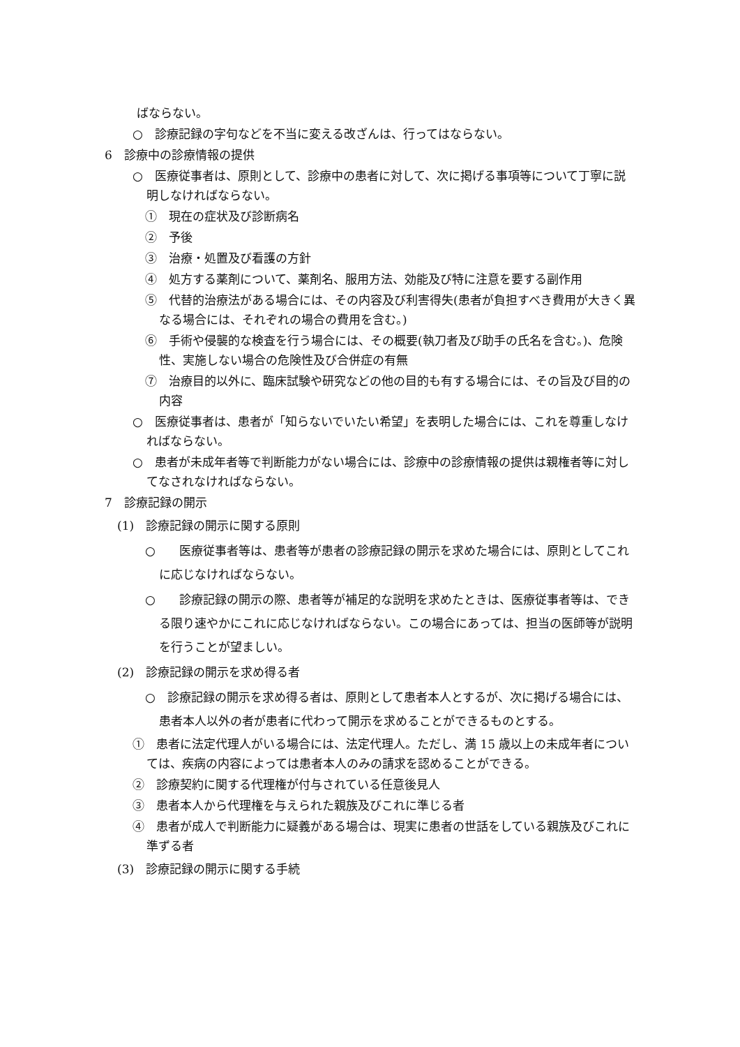ばならない。
○　診療記録の字句などを不当に変える改ざんは、行ってはならない。
6　診療中の診療情報の提供
○　医療従事者は、原則として、診療中の患者に対して、次に掲げる事項等について丁寧に説明しなければならない。
①　現在の症状及び診断病名
②　予後
③　治療・処置及び看護の方針
④　処方する薬剤について、薬剤名、服用方法、効能及び特に注意を要する副作用
⑤　代替的治療法がある場合には、その内容及び利害得失(患者が負担すべき費用が大きく異なる場合には、それぞれの場合の費用を含む。)
⑥　手術や侵襲的な検査を行う場合には、その概要(執刀者及び助手の氏名を含む。)、危険性、実施しない場合の危険性及び合併症の有無
⑦　治療目的以外に、臨床試験や研究などの他の目的も有する場合には、その旨及び目的の内容
○　医療従事者は、患者が「知らないでいたい希望」を表明した場合には、これを尊重しなければならない。
○　患者が未成年者等で判断能力がない場合には、診療中の診療情報の提供は親権者等に対してなされなければならない。
7　診療記録の開示
(1)　診療記録の開示に関する原則
○　　医療従事者等は、患者等が患者の診療記録の開示を求めた場合には、原則としてこれに応じなければならない。
○　　診療記録の開示の際、患者等が補足的な説明を求めたときは、医療従事者等は、できる限り速やかにこれに応じなければならない。この場合にあっては、担当の医師等が説明を行うことが望ましい。
(2)　診療記録の開示を求め得る者
○　診療記録の開示を求め得る者は、原則として患者本人とするが、次に掲げる場合には、患者本人以外の者が患者に代わって開示を求めることができるものとする。
①　患者に法定代理人がいる場合には、法定代理人。ただし、満 15 歳以上の未成年者については、疾病の内容によっては患者本人のみの請求を認めることができる。
②　診療契約に関する代理権が付与されている任意後見人
③　患者本人から代理権を与えられた親族及びこれに準じる者
④　患者が成人で判断能力に疑義がある場合は、現実に患者の世話をしている親族及びこれに準ずる者
(3)　診療記録の開示に関する手続